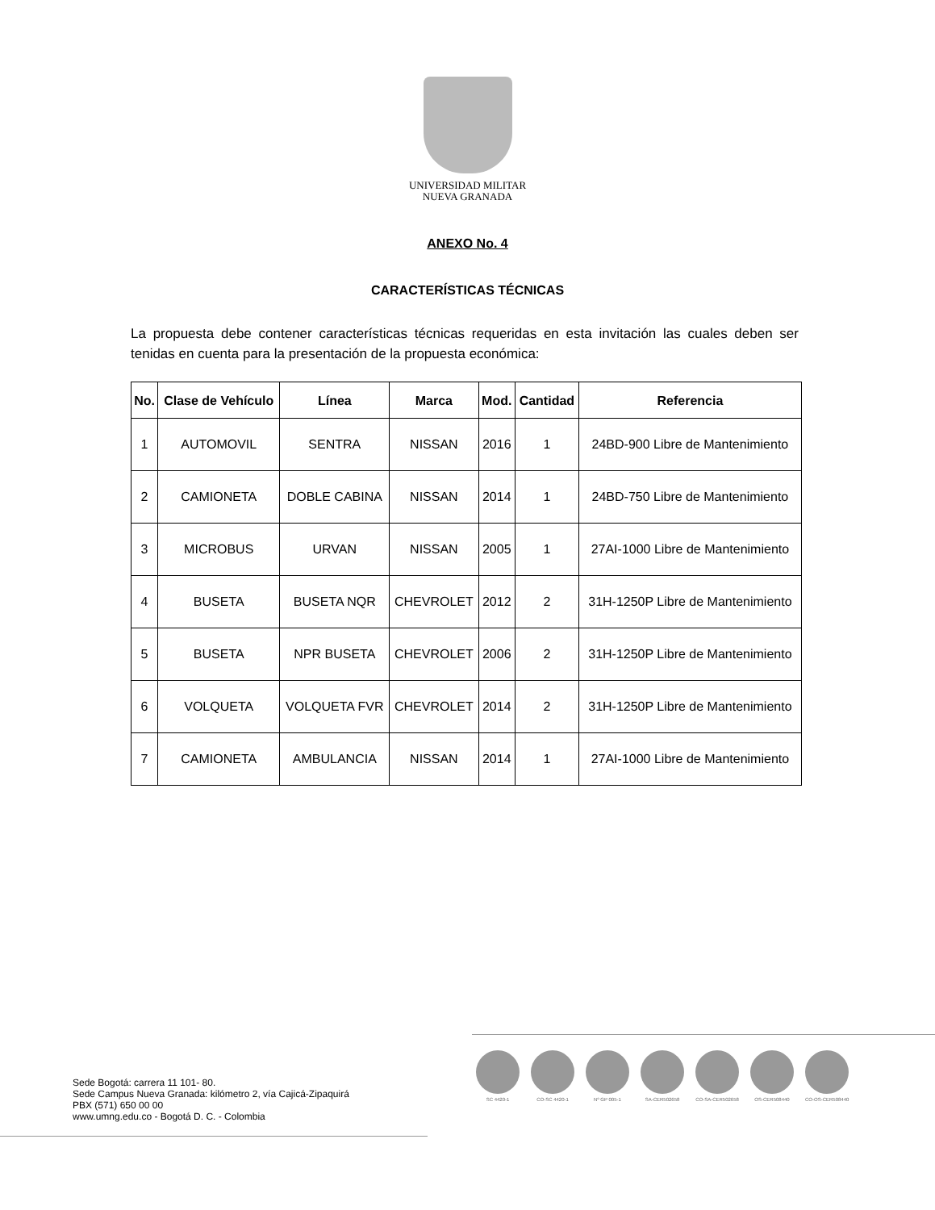UNIVERSIDAD MILITAR
NUEVA GRANADA
ANEXO No. 4
CARACTERÍSTICAS TÉCNICAS
La propuesta debe contener características técnicas requeridas en esta invitación las cuales deben ser tenidas en cuenta para la presentación de la propuesta económica:
| No. | Clase de Vehículo | Línea | Marca | Mod. | Cantidad | Referencia |
| --- | --- | --- | --- | --- | --- | --- |
| 1 | AUTOMOVIL | SENTRA | NISSAN | 2016 | 1 | 24BD-900 Libre de Mantenimiento |
| 2 | CAMIONETA | DOBLE CABINA | NISSAN | 2014 | 1 | 24BD-750 Libre de Mantenimiento |
| 3 | MICROBUS | URVAN | NISSAN | 2005 | 1 | 27AI-1000 Libre de Mantenimiento |
| 4 | BUSETA | BUSETA NQR | CHEVROLET | 2012 | 2 | 31H-1250P Libre de Mantenimiento |
| 5 | BUSETA | NPR BUSETA | CHEVROLET | 2006 | 2 | 31H-1250P Libre de Mantenimiento |
| 6 | VOLQUETA | VOLQUETA FVR | CHEVROLET | 2014 | 2 | 31H-1250P Libre de Mantenimiento |
| 7 | CAMIONETA | AMBULANCIA | NISSAN | 2014 | 1 | 27AI-1000 Libre de Mantenimiento |
Sede Bogotá: carrera 11 101- 80.
Sede Campus Nueva Granada: kilómetro 2, vía Cajicá-Zipaquirá
PBX (571) 650 00 00
www.umng.edu.co - Bogotá D. C. - Colombia
SC 4420-1 CO-SC 4420-1 Nº GP 005-1 SA-CER502658 CO-SA-CER502658 OS-CER508440 CO-OS-CER508440